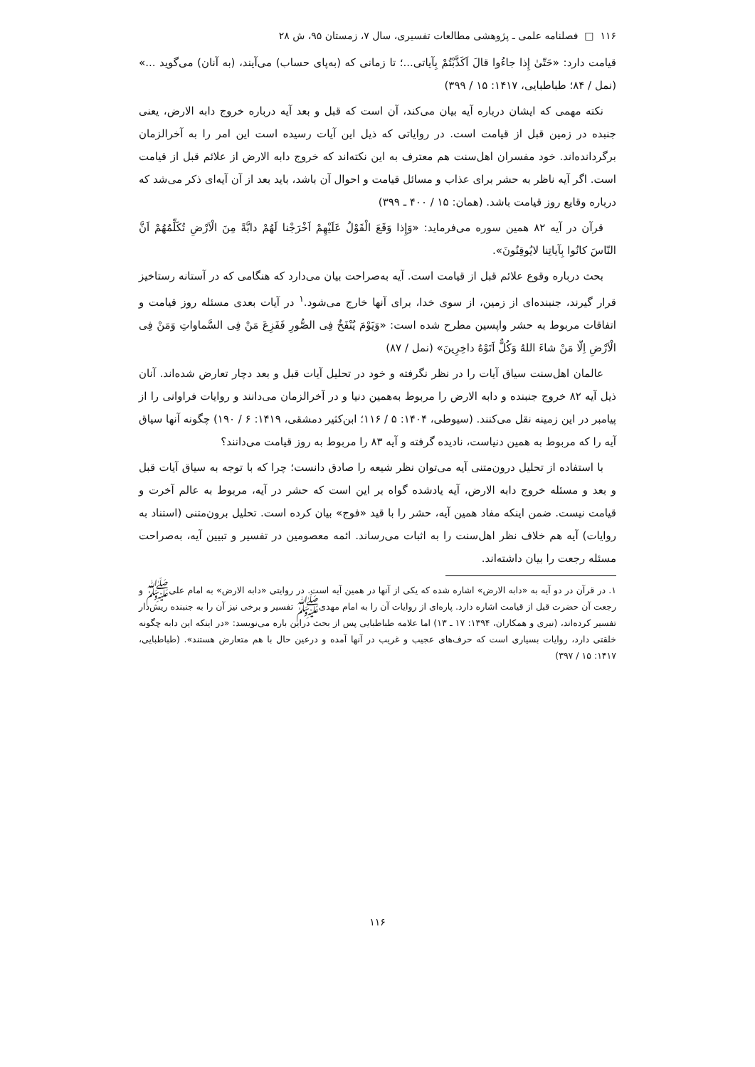۱۱۶ □ فصلنامه علمی ـ پژوهشی مطالعات تفسیری، سال ۷، زمستان ۹۵، ش ۲۸
قیامت دارد: «حَتّیٰ إِذا جاءُوا قالَ اَکَذَّبْتُمْ بِآیاتی...؛ تا زمانی که (به‌پای حساب) می‌آیند، (به آنان) می‌گوید ...» (نمل / ۸۴؛ طباطبایی، ۱۴۱۷: ۱۵ / ۳۹۹)
نکته مهمی که ایشان درباره آیه بیان می‌کند، آن است که قبل و بعد آیه درباره خروج دابه الارض، یعنی جنبده در زمین قبل از قیامت است. در روایاتی که ذیل این آیات رسیده است این امر را به آخرالزمان برگردانده‌اند. خود مفسران اهل‌سنت هم معترف به این نکته‌اند که خروج دابه الارض از علائم قبل از قیامت است. اگر آیه ناظر به حشر برای عذاب و مسائل قیامت و احوال آن باشد، باید بعد از آن آیه‌ای ذکر می‌شد که درباره وقایع روز قیامت باشد. (همان: ۱۵ / ۴۰۰ ـ ۳۹۹)
قرآن در آیه ۸۲ همین سوره می‌فرماید: «وَإِذا وَقَعَ الْقَوْلُ عَلَیْهِمْ اَخْرَجْنا لَهُمْ دابَّةً مِنَ الْاَرْضِ تُکَلِّمُهُمْ اَنَّ النّاسَ کانُوا بِآیاتِنا لایُوقِنُونَ».
بحث درباره وقوع علائم قبل از قیامت است. آیه به‌صراحت بیان می‌دارد که هنگامی که در آستانه رستاخیز قرار گیرند، جنبنده‌ای از زمین، از سوی خدا، برای آنها خارج می‌شود.<sup>۱</sup> در آیات بعدی مسئله روز قیامت و اتفاقات مربوط به حشر واپسین مطرح شده است: «وَیَوْمَ یُنْفَخُ فِی الصُّورِ فَفَزِعَ مَنْ فِی السَّماواتِ وَمَنْ فِی الْاَرْضِ اِلّا مَنْ شاءَ اللهُ وَکُلٌّ اَتَوْهُ داخِرِینَ» (نمل / ۸۷)
عالمان اهل‌سنت سیاق آیات را در نظر نگرفته و خود در تحلیل آیات قبل و بعد دچار تعارض شده‌اند. آنان ذیل آیه ۸۲ خروج جنبنده و دابه الارض را مربوط به‌همین دنیا و در آخرالزمان می‌دانند و روایات فراوانی را از پیامبر در این زمینه نقل می‌کنند. (سیوطی، ۱۴۰۴: ۵ / ۱۱۶؛ ابن‌کثیر دمشقی، ۱۴۱۹: ۶ / ۱۹۰) چگونه آنها سیاق آیه را که مربوط به همین دنیاست، نادیده گرفته و آیه ۸۳ را مربوط به روز قیامت می‌دانند؟
با استفاده از تحلیل درون‌متنی آیه می‌توان نظر شیعه را صادق دانست؛ چرا که با توجه به سیاق آیات قبل و بعد و مسئله خروج دابه الارض، آیه یادشده گواه بر این است که حشر در آیه، مربوط به عالم آخرت و قیامت نیست. ضمن اینکه مفاد همین آیه، حشر را با قید «فوج» بیان کرده است. تحلیل برون‌متنی (استناد به روایات) آیه هم خلاف نظر اهل‌سنت را به اثبات می‌رساند. ائمه معصومین در تفسیر و تبیین آیه، به‌صراحت مسئله رجعت را بیان داشته‌اند.
۱. در قرآن در دو آیه به «دابه الارض» اشاره شده که یکی از آنها در همین آیه است. در روایتی «دابه الارض» به امام علی‌ﷺ و رجعت آن حضرت قبل از قیامت اشاره دارد. پاره‌ای از روایات آن را به امام مهدی‌ﷺ تفسیر و برخی نیز آن را به جنبنده ریش‌دار تفسیر کرده‌اند، (نیری و همکاران، ۱۳۹۴: ۱۷ ـ ۱۳) اما علامه طباطبایی پس از بحث دراین باره می‌نویسد: «در اینکه این دابه چگونه خلقتی دارد، روایات بسیاری است که حرف‌های عجیب و غریب در آنها آمده و درعین حال با هم متعارض هستند». (طباطبایی، ۱۴۱۷: ۱۵ / ۳۹۷)
۱۱۶